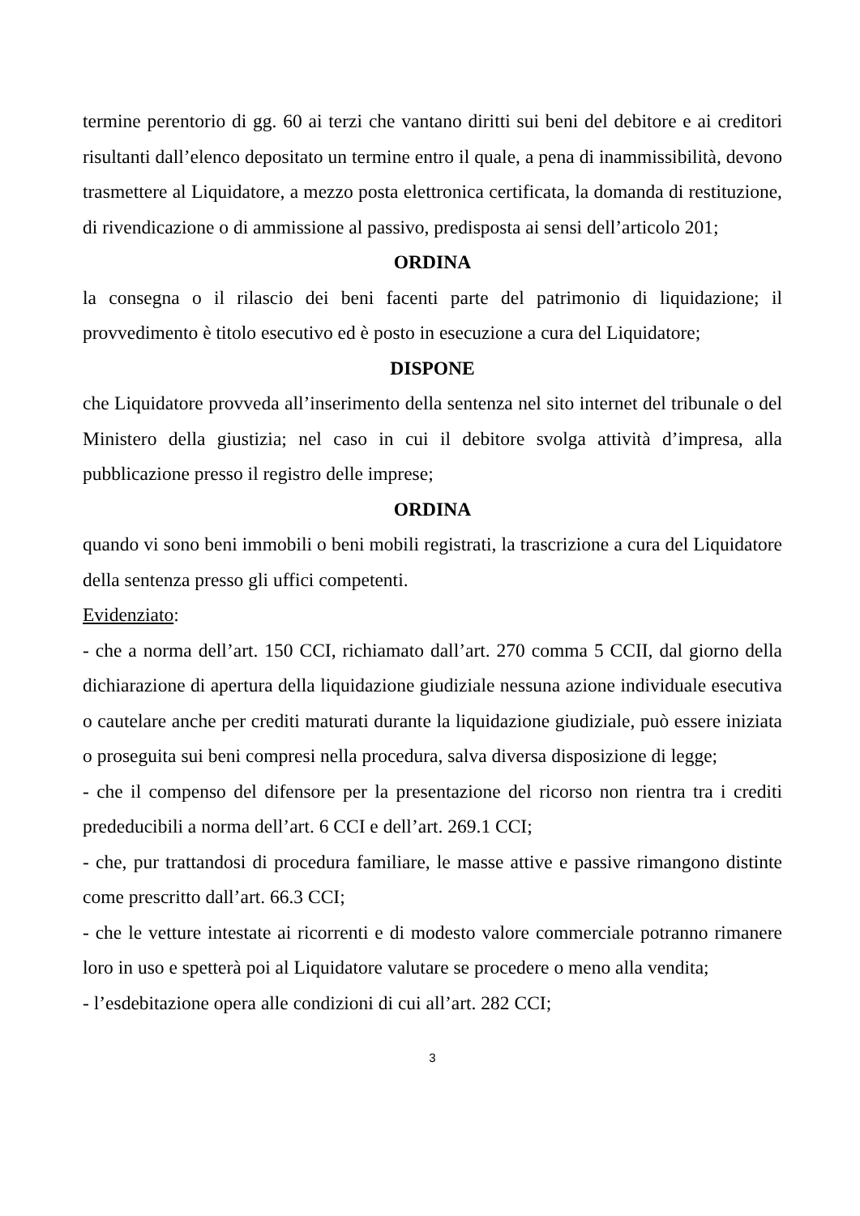termine perentorio di gg. 60 ai terzi che vantano diritti sui beni del debitore e ai creditori risultanti dall’elenco depositato un termine entro il quale, a pena di inammissibilità, devono trasmettere al Liquidatore, a mezzo posta elettronica certificata, la domanda di restituzione, di rivendicazione o di ammissione al passivo, predisposta ai sensi dell’articolo 201;
ORDINA
la consegna o il rilascio dei beni facenti parte del patrimonio di liquidazione; il provvedimento è titolo esecutivo ed è posto in esecuzione a cura del Liquidatore;
DISPONE
che Liquidatore provveda all’inserimento della sentenza nel sito internet del tribunale o del Ministero della giustizia; nel caso in cui il debitore svolga attività d’impresa, alla pubblicazione presso il registro delle imprese;
ORDINA
quando vi sono beni immobili o beni mobili registrati, la trascrizione a cura del Liquidatore della sentenza presso gli uffici competenti.
Evidenziato:
- che a norma dell’art. 150 CCI, richiamato dall’art. 270 comma 5 CCII, dal giorno della dichiarazione di apertura della liquidazione giudiziale nessuna azione individuale esecutiva o cautelare anche per crediti maturati durante la liquidazione giudiziale, può essere iniziata o proseguita sui beni compresi nella procedura, salva diversa disposizione di legge;
- che il compenso del difensore per la presentazione del ricorso non rientra tra i crediti prededucibili a norma dell’art. 6 CCI e dell’art. 269.1 CCI;
- che, pur trattandosi di procedura familiare, le masse attive e passive rimangono distinte come prescritto dall’art. 66.3 CCI;
- che le vetture intestate ai ricorrenti e di modesto valore commerciale potranno rimanere loro in uso e spetterà poi al Liquidatore valutare se procedere o meno alla vendita;
- l’esdebitazione opera alle condizioni di cui all’art. 282 CCI;
3